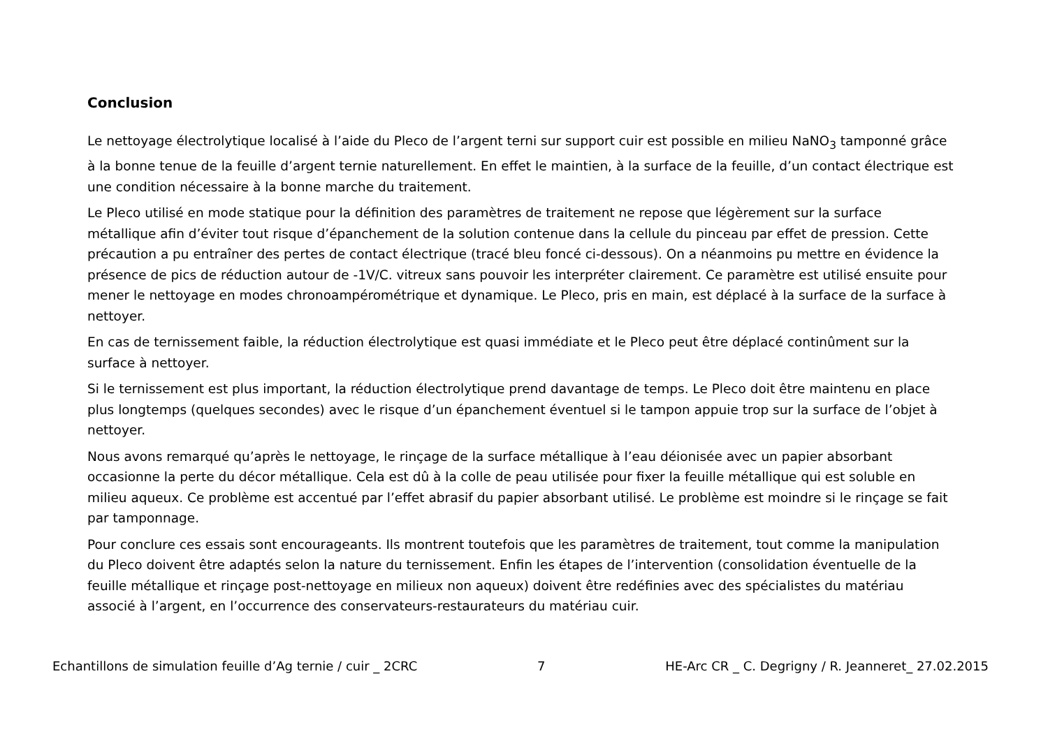Conclusion
Le nettoyage électrolytique localisé à l’aide du Pleco de l’argent terni sur support cuir est possible en milieu NaNO<sub>3</sub> tamponné grâce à la bonne tenue de la feuille d’argent ternie naturellement. En effet le maintien, à la surface de la feuille, d’un contact électrique est une condition nécessaire à la bonne marche du traitement.
Le Pleco utilisé en mode statique pour la définition des paramètres de traitement ne repose que légèrement sur la surface métallique afin d’éviter tout risque d’épanchement de la solution contenue dans la cellule du pinceau par effet de pression. Cette précaution a pu entraîner des pertes de contact électrique (tracé bleu foncé ci-dessous). On a néanmoins pu mettre en évidence la présence de pics de réduction autour de -1V/C. vitreux sans pouvoir les interpréter clairement. Ce paramètre est utilisé ensuite pour mener le nettoyage en modes chronoampérométrique et dynamique. Le Pleco, pris en main, est déplacé à la surface de la surface à nettoyer.
En cas de ternissement faible, la réduction électrolytique est quasi immédiate et le Pleco peut être déplacé continûment sur la surface à nettoyer.
Si le ternissement est plus important, la réduction électrolytique prend davantage de temps. Le Pleco doit être maintenu en place plus longtemps (quelques secondes) avec le risque d’un épanchement éventuel si le tampon appuie trop sur la surface de l’objet à nettoyer.
Nous avons remarqué qu’après le nettoyage, le rinçage de la surface métallique à l’eau déionisée avec un papier absorbant occasionne la perte du décor métallique. Cela est dû à la colle de peau utilisée pour fixer la feuille métallique qui est soluble en milieu aqueux. Ce problème est accentué par l’effet abrasif du papier absorbant utilisé. Le problème est moindre si le rinçage se fait par tamponnage.
Pour conclure ces essais sont encourageants. Ils montrent toutefois que les paramètres de traitement, tout comme la manipulation du Pleco doivent être adaptés selon la nature du ternissement. Enfin les étapes de l’intervention (consolidation éventuelle de la feuille métallique et rinçage post-nettoyage en milieux non aqueux) doivent être redéfinies avec des spécialistes du matériau associé à l’argent, en l’occurrence des conservateurs-restaurateurs du matériau cuir.
Echantillons de simulation feuille d’Ag ternie / cuir _ 2CRC 7 HE-Arc CR _ C. Degrigny / R. Jeanneret_ 27.02.2015